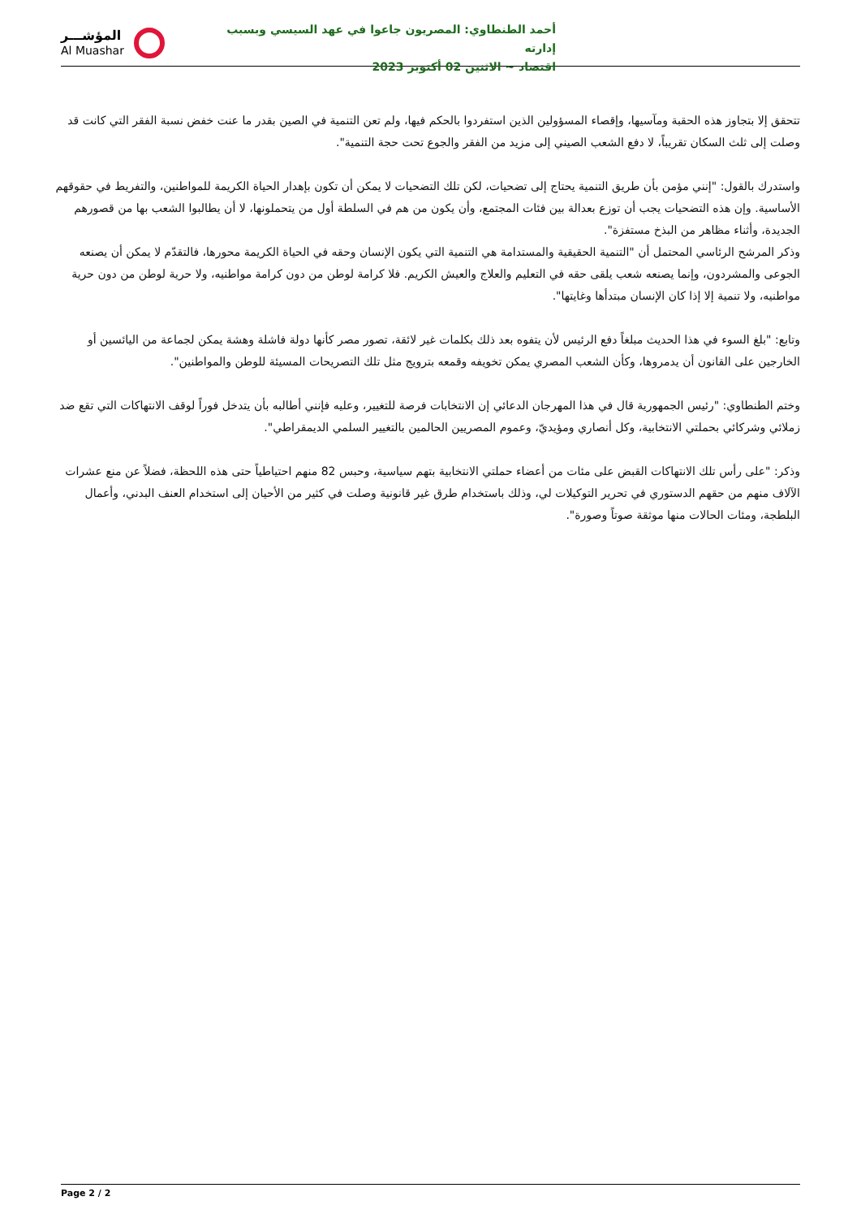المؤشـــر
Al Muashar
أحمد الطنطاوي: المصريون جاعوا في عهد السيسي وبسبب إدارته
اقتصاد ~ الاثنين 02 أكتوبر 2023
تتحقق إلا بتجاوز هذه الحقبة ومآسيها، وإقصاء المسؤولين الذين استفردوا بالحكم فيها، ولم تعن التنمية في الصين بقدر ما عنت خفض نسبة الفقر التي كانت قد وصلت إلى ثلث السكان تقريباً، لا دفع الشعب الصيني إلى مزيد من الفقر والجوع تحت حجة التنمية".
واستدرك بالقول: "إنني مؤمن بأن طريق التنمية يحتاج إلى تضحيات، لكن تلك التضحيات لا يمكن أن تكون بإهدار الحياة الكريمة للمواطنين، والتفريط في حقوقهم الأساسية. وإن هذه التضحيات يجب أن توزع بعدالة بين فئات المجتمع، وأن يكون من هم في السلطة أول من يتحملونها، لا أن يطالبوا الشعب بها من قصورهم الجديدة، وأثناء مظاهر من البذخ مستفزة".
وذكر المرشح الرئاسي المحتمل أن "التنمية الحقيقية والمستدامة هي التنمية التي يكون الإنسان وحقه في الحياة الكريمة محورها، فالتقدّم لا يمكن أن يصنعه الجوعى والمشردون، وإنما يصنعه شعب يلقى حقه في التعليم والعلاج والعيش الكريم. فلا كرامة لوطن من دون كرامة مواطنيه، ولا حرية لوطن من دون حرية مواطنيه، ولا تنمية إلا إذا كان الإنسان مبتدأها وغايتها".
وتابع: "بلغ السوء في هذا الحديث مبلغاً دفع الرئيس لأن يتفوه بعد ذلك بكلمات غير لائقة، تصور مصر كأنها دولة فاشلة وهشة يمكن لجماعة من اليائسين أو الخارجين على القانون أن يدمروها، وكأن الشعب المصري يمكن تخويفه وقمعه بترويج مثل تلك التصريحات المسيئة للوطن والمواطنين".
وختم الطنطاوي: "رئيس الجمهورية قال في هذا المهرجان الدعائي إن الانتخابات فرصة للتغيير، وعليه فإنني أطالبه بأن يتدخل فوراً لوقف الانتهاكات التي تقع ضد زملائي وشركائي بحملتي الانتخابية، وكل أنصاري ومؤيديّ، وعموم المصريين الحالمين بالتغيير السلمي الديمقراطي".
وذكر: "على رأس تلك الانتهاكات القبض على مئات من أعضاء حملتي الانتخابية بتهم سياسية، وحبس 82 منهم احتياطياً حتى هذه اللحظة، فضلاً عن منع عشرات الآلاف منهم من حقهم الدستوري في تحرير التوكيلات لي، وذلك باستخدام طرق غير قانونية وصلت في كثير من الأحيان إلى استخدام العنف البدني، وأعمال البلطجة، ومئات الحالات منها موثقة صوتاً وصورة".
Page 2 / 2